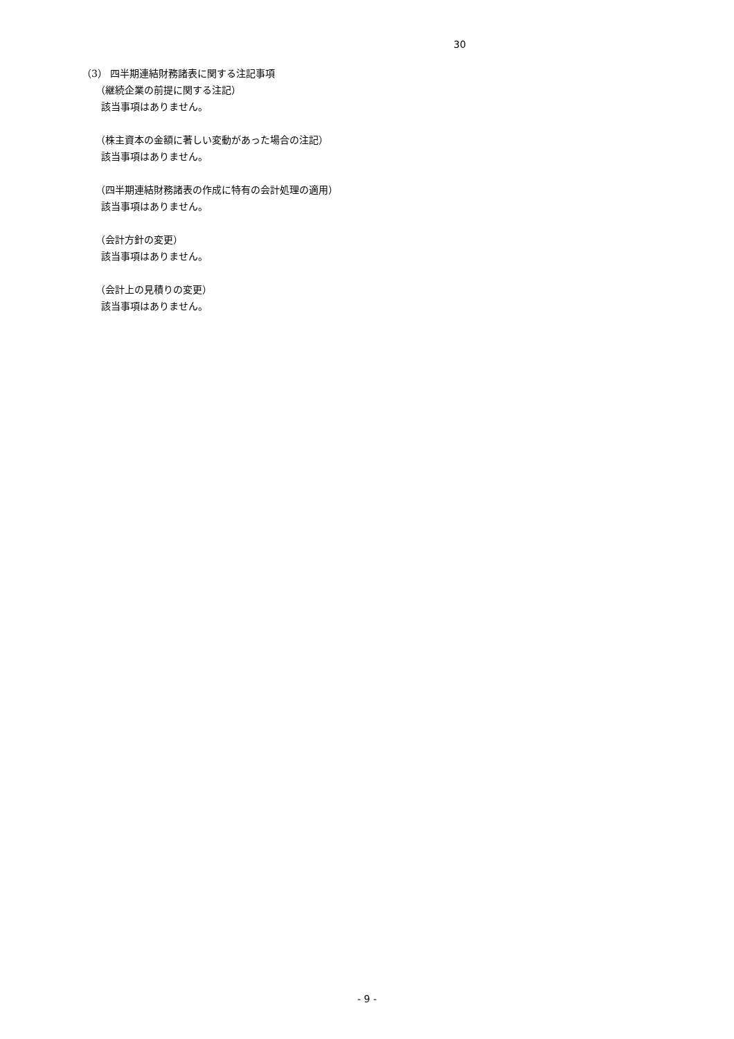30
（3） 四半期連結財務諸表に関する注記事項
（継続企業の前提に関する注記）
該当事項はありません。
（株主資本の金額に著しい変動があった場合の注記）
該当事項はありません。
（四半期連結財務諸表の作成に特有の会計処理の適用）
該当事項はありません。
（会計方針の変更）
該当事項はありません。
（会計上の見積りの変更）
該当事項はありません。
- 9 -